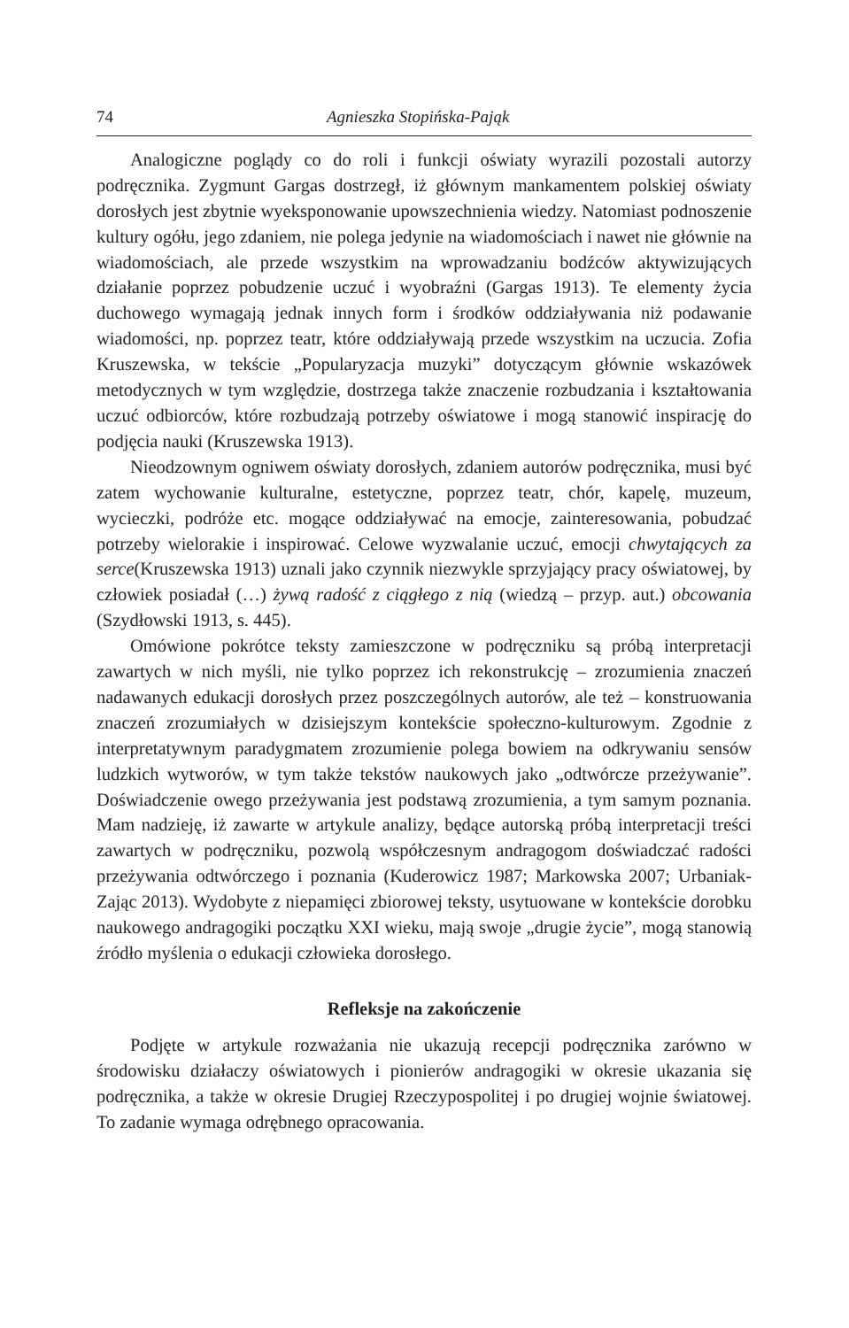74 Agnieszka Stopińska-Pająk
Analogiczne poglądy co do roli i funkcji oświaty wyrazili pozostali autorzy podręcznika. Zygmunt Gargas dostrzegł, iż głównym mankamentem polskiej oświaty dorosłych jest zbytnie wyeksponowanie upowszechnienia wiedzy. Natomiast podnoszenie kultury ogółu, jego zdaniem, nie polega jedynie na wiadomościach i nawet nie głównie na wiadomościach, ale przede wszystkim na wprowadzaniu bodźców aktywizujących działanie poprzez pobudzenie uczuć i wyobraźni (Gargas 1913). Te elementy życia duchowego wymagają jednak innych form i środków oddziaływania niż podawanie wiadomości, np. poprzez teatr, które oddziaływają przede wszystkim na uczucia. Zofia Kruszewska, w tekście „Popularyzacja muzyki” dotyczącym głównie wskazówek metodycznych w tym względzie, dostrzega także znaczenie rozbudzania i kształtowania uczuć odbiorców, które rozbudzają potrzeby oświatowe i mogą stanowić inspirację do podjęcia nauki (Kruszewska 1913).
Nieodzownym ogniwem oświaty dorosłych, zdaniem autorów podręcznika, musi być zatem wychowanie kulturalne, estetyczne, poprzez teatr, chór, kapelę, muzeum, wycieczki, podróże etc. mogące oddziaływać na emocje, zainteresowania, pobudzać potrzeby wielorakie i inspirować. Celowe wyzwalanie uczuć, emocji chwytających za serce(Kruszewska 1913) uznali jako czynnik niezwykle sprzyjający pracy oświatowej, by człowiek posiadał (…) żywą radość z ciągłego z nią (wiedzą – przyp. aut.) obcowania (Szydłowski 1913, s. 445).
Omówione pokrótce teksty zamieszczone w podręczniku są próbą interpretacji zawartych w nich myśli, nie tylko poprzez ich rekonstrukcję – zrozumienia znaczeń nadawanych edukacji dorosłych przez poszczególnych autorów, ale też – konstruowania znaczeń zrozumiałych w dzisiejszym kontekście społeczno-kulturowym. Zgodnie z interpretatywnym paradygmatem zrozumienie polega bowiem na odkrywaniu sensów ludzkich wytworów, w tym także tekstów naukowych jako „odtwórcze przeżywanie”. Doświadczenie owego przeżywania jest podstawą zrozumienia, a tym samym poznania. Mam nadzieję, iż zawarte w artykule analizy, będące autorską próbą interpretacji treści zawartych w podręczniku, pozwolą współczesnym andragogom doświadczać radości przeżywania odtwórczego i poznania (Kuderowicz 1987; Markowska 2007; Urbaniak-Zając 2013). Wydobyte z niepamięci zbiorowej teksty, usytuowane w kontekście dorobku naukowego andragogiki początku XXI wieku, mają swoje „drugie życie”, mogą stanowią źródło myślenia o edukacji człowieka dorosłego.
Refleksje na zakończenie
Podjęte w artykule rozważania nie ukazują recepcji podręcznika zarówno w środowisku działaczy oświatowych i pionierów andragogiki w okresie ukazania się podręcznika, a także w okresie Drugiej Rzeczypospolitej i po drugiej wojnie światowej. To zadanie wymaga odrębnego opracowania.